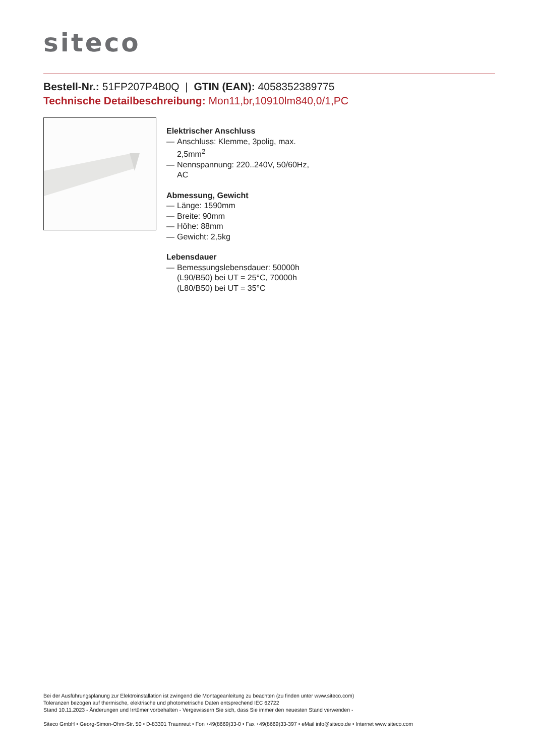siteco
Bestell-Nr.: 51FP207P4B0Q | GTIN (EAN): 4058352389775
Technische Detailbeschreibung: Mon11,br,10910lm840,0/1,PC
Elektrischer Anschluss
— Anschluss: Klemme, 3polig, max. 2,5mm<sup>2</sup>
— Nennspannung: 220..240V, 50/60Hz, AC
Abmessung, Gewicht
— Länge: 1590mm
— Breite: 90mm
— Höhe: 88mm
— Gewicht: 2,5kg
Lebensdauer
— Bemessungslebensdauer: 50000h (L90/B50) bei UT = 25°C, 70000h (L80/B50) bei UT = 35°C
Bei der Ausführungsplanung zur Elektroinstallation ist zwingend die Montageanleitung zu beachten (zu finden unter www.siteco.com)
Toleranzen bezogen auf thermische, elektrische und photometrische Daten entsprechend IEC 62722
Stand 10.11.2023 - Änderungen und Irrtümer vorbehalten - Vergewissern Sie sich, dass Sie immer den neuesten Stand verwenden -
Siteco GmbH • Georg-Simon-Ohm-Str. 50 • D-83301 Traunreut • Fon +49(8669)33-0 • Fax +49(8669)33-397 • eMail info@siteco.de • Internet www.siteco.com